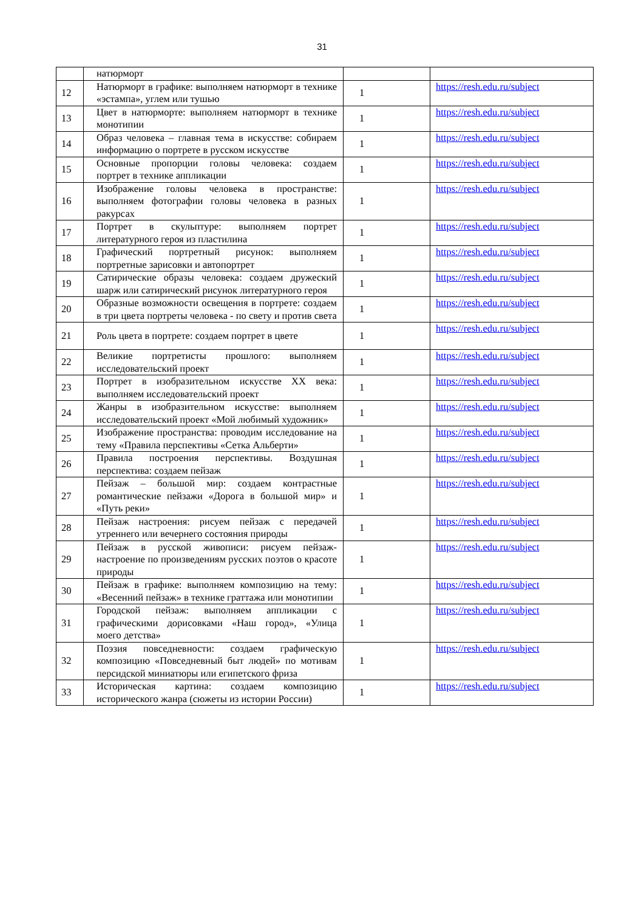31
| | натюрморт | | |
| 12 | Натюрморт в графике: выполняем натюрморт в технике «эстампа», углем или тушью | 1 | https://resh.edu.ru/subject |
| 13 | Цвет в натюрморте: выполняем натюрморт в технике монотипии | 1 | https://resh.edu.ru/subject |
| 14 | Образ человека – главная тема в искусстве: собираем информацию о портрете в русском искусстве | 1 | https://resh.edu.ru/subject |
| 15 | Основные пропорции головы человека: создаем портрет в технике аппликации | 1 | https://resh.edu.ru/subject |
| 16 | Изображение головы человека в пространстве: выполняем фотографии головы человека в разных ракурсах | 1 | https://resh.edu.ru/subject |
| 17 | Портрет в скульптуре: выполняем портрет литературного героя из пластилина | 1 | https://resh.edu.ru/subject |
| 18 | Графический портретный рисунок: выполняем портретные зарисовки и автопортрет | 1 | https://resh.edu.ru/subject |
| 19 | Сатирические образы человека: создаем дружеский шарж или сатирический рисунок литературного героя | 1 | https://resh.edu.ru/subject |
| 20 | Образные возможности освещения в портрете: создаем в три цвета портреты человека - по свету и против света | 1 | https://resh.edu.ru/subject |
| 21 | Роль цвета в портрете: создаем портрет в цвете | 1 | https://resh.edu.ru/subject |
| 22 | Великие портретисты прошлого: выполняем исследовательский проект | 1 | https://resh.edu.ru/subject |
| 23 | Портрет в изобразительном искусстве XX века: выполняем исследовательский проект | 1 | https://resh.edu.ru/subject |
| 24 | Жанры в изобразительном искусстве: выполняем исследовательский проект «Мой любимый художник» | 1 | https://resh.edu.ru/subject |
| 25 | Изображение пространства: проводим исследование на тему «Правила перспективы «Сетка Альберти» | 1 | https://resh.edu.ru/subject |
| 26 | Правила построения перспективы. Воздушная перспектива: создаем пейзаж | 1 | https://resh.edu.ru/subject |
| 27 | Пейзаж – большой мир: создаем контрастные романтические пейзажи «Дорога в большой мир» и «Путь реки» | 1 | https://resh.edu.ru/subject |
| 28 | Пейзаж настроения: рисуем пейзаж с передачей утреннего или вечернего состояния природы | 1 | https://resh.edu.ru/subject |
| 29 | Пейзаж в русской живописи: рисуем пейзаж-настроение по произведениям русских поэтов о красоте природы | 1 | https://resh.edu.ru/subject |
| 30 | Пейзаж в графике: выполняем композицию на тему: «Весенний пейзаж» в технике граттажа или монотипии | 1 | https://resh.edu.ru/subject |
| 31 | Городской пейзаж: выполняем аппликации с графическими дорисовками «Наш город», «Улица моего детства» | 1 | https://resh.edu.ru/subject |
| 32 | Поэзия повседневности: создаем графическую композицию «Повседневный быт людей» по мотивам персидской миниатюры или египетского фриза | 1 | https://resh.edu.ru/subject |
| 33 | Историческая картина: создаем композицию исторического жанра (сюжеты из истории России) | 1 | https://resh.edu.ru/subject |